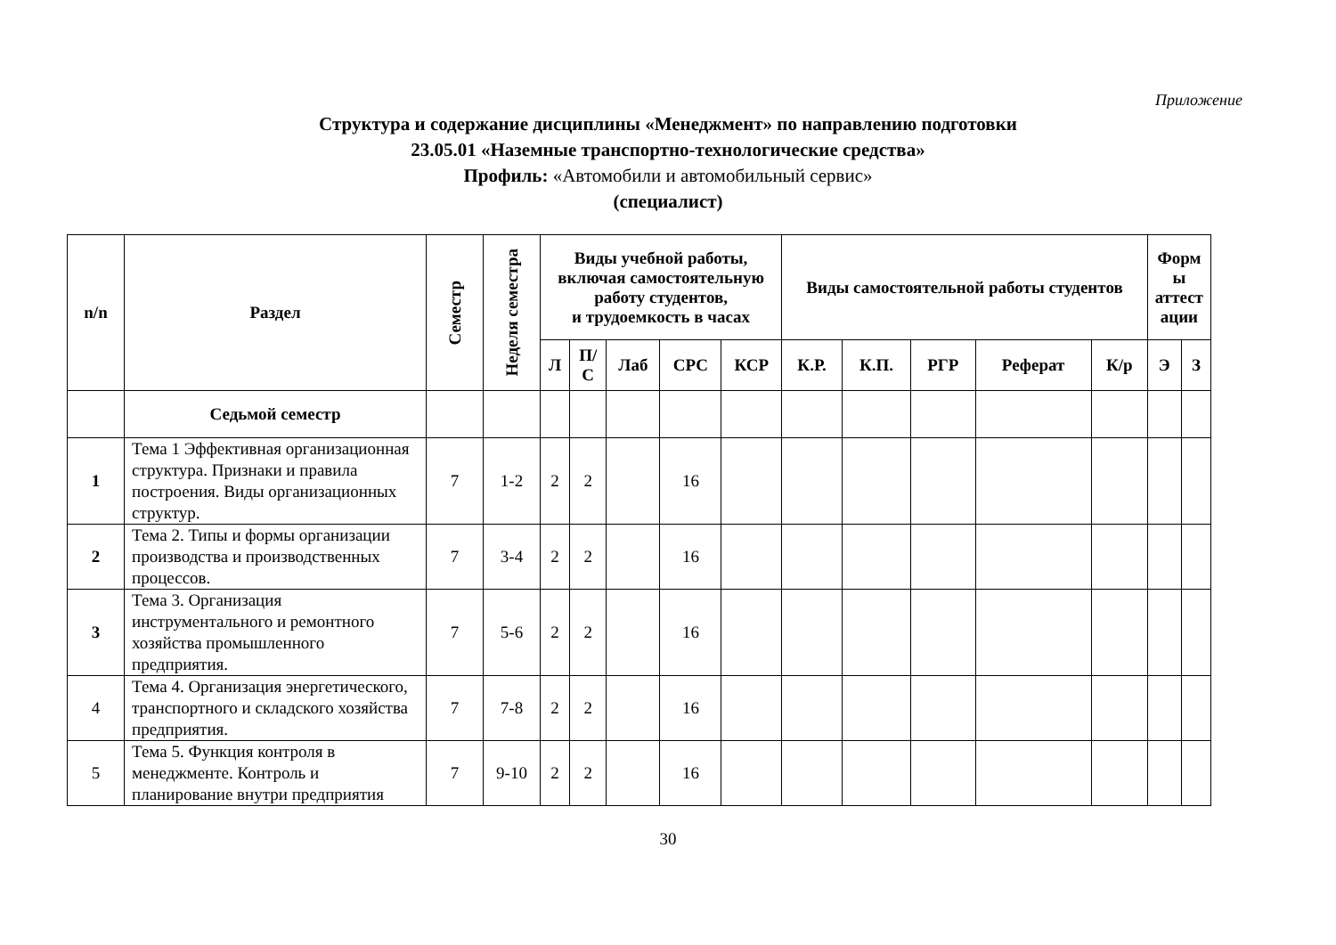Приложение
Структура и содержание дисциплины «Менеджмент» по направлению подготовки
23.05.01 «Наземные транспортно-технологические средства»
Профиль: «Автомобили и автомобильный сервис»
(специалист)
| n/n | Раздел | Семестр | Неделя семестра | Виды учебной работы, включая самостоятельную работу студентов, и трудоемкость в часах | | | | | Виды самостоятельной работы студентов | | | | | Форм ы аттест ации | |
| --- | --- | --- | --- | --- | --- | --- | --- | --- | --- | --- | --- | --- | --- | --- | --- |
| | | | | Л | П/ С | Лаб | СРС | КСР | К.Р. | К.П. | РГР | Реферат | К/р | Э | З |
| | Седьмой семестр | | | | | | | | | | | | | | |
| 1 | Тема 1 Эффективная организационная структура. Признаки и правила построения. Виды организационных структур. | 7 | 1-2 | 2 | 2 | | 16 | | | | | | | | |
| 2 | Тема 2. Типы и формы организации производства и производственных процессов. | 7 | 3-4 | 2 | 2 | | 16 | | | | | | | | |
| 3 | Тема 3. Организация инструментального и ремонтного хозяйства промышленного предприятия. | 7 | 5-6 | 2 | 2 | | 16 | | | | | | | | |
| 4 | Тема 4. Организация энергетического, транспортного и складского хозяйства предприятия. | 7 | 7-8 | 2 | 2 | | 16 | | | | | | | | |
| 5 | Тема 5. Функция контроля в менеджменте. Контроль и планирование внутри предприятия | 7 | 9-10 | 2 | 2 | | 16 | | | | | | | | |
30